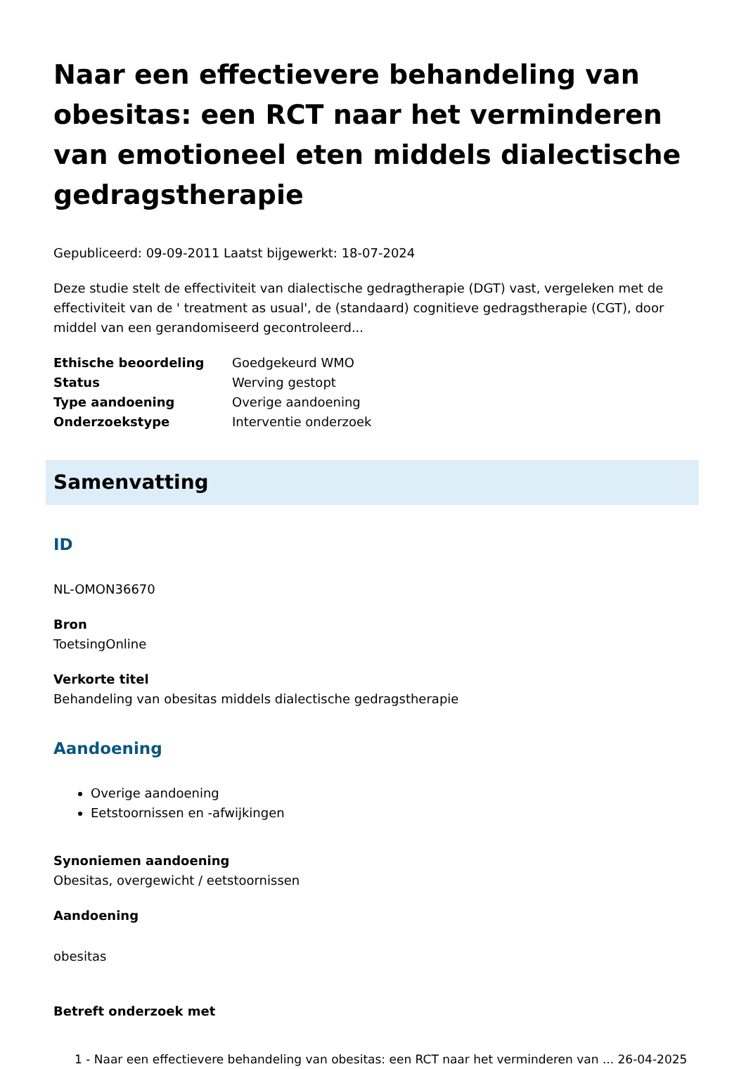Naar een effectievere behandeling van obesitas: een RCT naar het verminderen van emotioneel eten middels dialectische gedragstherapie
Gepubliceerd: 09-09-2011 Laatst bijgewerkt: 18-07-2024
Deze studie stelt de effectiviteit van dialectische gedragtherapie (DGT) vast, vergeleken met de effectiviteit van de ' treatment as usual', de (standaard) cognitieve gedragstherapie (CGT), door middel van een gerandomiseerd gecontroleerd...
| Ethische beoordeling | Goedgekeurd WMO |
| Status | Werving gestopt |
| Type aandoening | Overige aandoening |
| Onderzoekstype | Interventie onderzoek |
Samenvatting
ID
NL-OMON36670
Bron
ToetsingOnline
Verkorte titel
Behandeling van obesitas middels dialectische gedragstherapie
Aandoening
Overige aandoening
Eetstoornissen en -afwijkingen
Synoniemen aandoening
Obesitas, overgewicht / eetstoornissen
Aandoening
obesitas
Betreft onderzoek met
1 - Naar een effectievere behandeling van obesitas: een RCT naar het verminderen van ... 26-04-2025